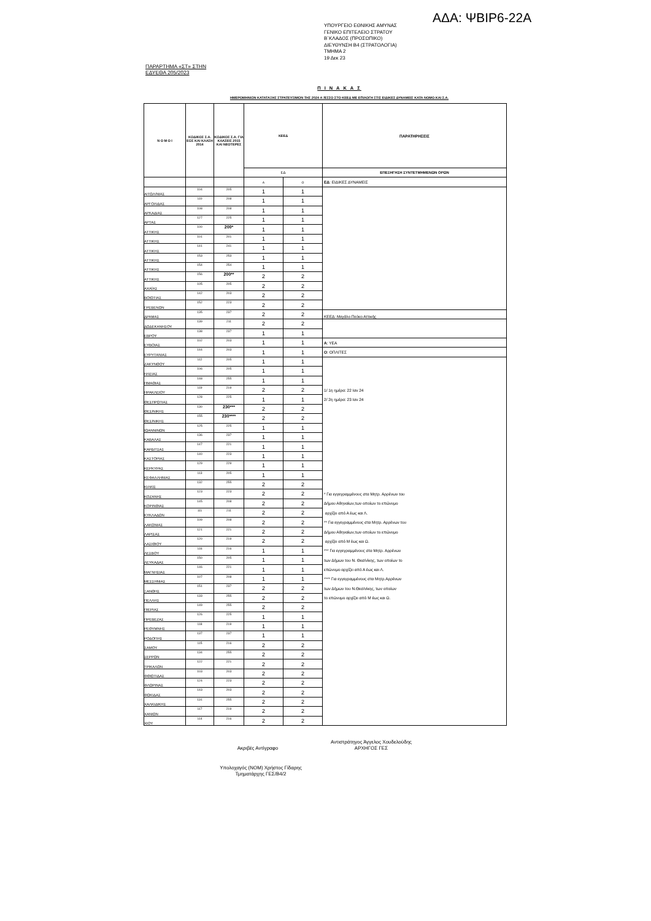ΥΠΟΥΡΓΕΙΟ ΕΘΝΙΚΗΣ ΑΜΥΝΑΣ
ΓΕΝΙΚΟ ΕΠΙΤΕΛΕΙΟ ΣΤΡΑΤΟΥ
Β΄ΚΛΑΔΟΣ (ΠΡΟΣΩΠΙΚΟ)
ΔΙΕΥΘΥΝΣΗ Β4 (ΣΤΡΑΤΟΛΟΓΙΑ)
ΤΜΗΜΑ 2
19 Δεκ 23
ΑΔΑ: ΨΒΙΡ6-22Α
ΠΑΡΑΡΤΗΜΑ «ΣΤ» ΣΤΗΝ
ΕΔΥΕΘΑ 205/2023
Π Ι Ν Α Κ Α Σ
ΗΜΕΡΟΜΗΝΙΩΝ ΚΑΤΑΤΑΞΗΣ ΣΤΡΑΤΕΥΣΙΜΩΝ ΤΗΣ 2024 Α΄/ΕΣΣΟ ΣΤΟ ΚΕΕΔ ΜΕ ΕΠΙΛΟΓΗ ΣΤΙΣ ΕΙΔΙΚΕΣ ΔΥΝΑΜΕΙΣ ΚΑΤΑ ΝΟΜΟ ΚΑΙ Σ.Α.
| Ν Ο Μ Ο Ι | ΚΩΔΙΚΟΣ Σ.Α. ΕΩΣ ΚΑΙ ΚΛΑΣΗ 2014 | ΚΩΔΙΚΟΣ Σ.Α. ΓΙΑ ΚΛΑΣΕΙΣ 2015 ΚΑΙ ΝΕΟΤΕΡΕΣ | ΚΕΕΔ | | ΠΑΡΑΤΗΡΗΣΕΙΣ |
| --- | --- | --- | --- | --- | --- |
| | | | ΕΔ | | ΕΠΕΞΗΓΗΣΗ ΣΥΝΤΕΤΜΗΜΕΝΩΝ ΟΡΩΝ |
| | | | Α | Ο | ΕΔ : ΕΙΔΙΚΕΣ ΔΥΝΑΜΕΙΣ |
| ΑΙΤΩΛ/ΝΙΑΣ | 104 | 205 | 1 | 1 | |
| ΑΡΓΟΛΙΔΑΣ | 110 | 208 | 1 | 1 | |
| ΑΡΚΑΔΙΑΣ | 108 | 208 | 1 | 1 | |
| ΑΡΤΑΣ | 127 | 225 | 1 | 1 | |
| ΑΤΤΙΚΗΣ | 100 | 200* | 1 | 1 | |
| ΑΤΤΙΚΗΣ | 101 | 201 | 1 | 1 | |
| ΑΤΤΙΚΗΣ | 141 | 241 | 1 | 1 | |
| ΑΤΤΙΚΗΣ | 153 | 253 | 1 | 1 | |
| ΑΤΤΙΚΗΣ | 154 | 254 | 1 | 1 | |
| ΑΤΤΙΚΗΣ | 156 | 200** | 2 | 2 | |
| ΑΧΑΪΑΣ | 105 | 205 | 2 | 2 | |
| ΒΟΙΩΤΙΑΣ | 142 | 203 | 2 | 2 | |
| ΓΡΕΒΕΝΩΝ | 152 | 223 | 2 | 2 | |
| ΔΡΑΜΑΣ | 135 | 237 | 2 | 2 | ΚΕΕΔ: Μεγάλο Πεύκο Αττικής |
| ΔΩΔΕΚΑΝΗΣΟΥ | 139 | 211 | 2 | 2 | |
| ΕΒΡΟΥ | 138 | 237 | 1 | 1 | |
| ΕΥΒΟΙΑΣ | 102 | 203 | 1 | 1 | Α : ΥΕΑ |
| ΕΥΡΥΤΑΝΙΑΣ | 144 | 203 | 1 | 1 | Ο : ΟΠΛΙΤΕΣ |
| ΖΑΚΥΝΘΟΥ | 112 | 205 | 1 | 1 | |
| ΗΛΕΙΑΣ | 106 | 205 | 1 | 1 | |
| ΗΜΑΘΙΑΣ | 148 | 255 | 1 | 1 | |
| ΗΡΑΚΛΕΙΟΥ | 119 | 219 | 2 | 2 | 1/ 1η ημέρα: 22 Ιαν 24 |
| ΘΕΣΠΡΩΤΙΑΣ | 128 | 225 | 1 | 1 | 2/ 2η ημέρα: 23 Ιαν 24 |
| ΘΕΣ/ΝΙΚΗΣ | 130 | 230*** | 2 | 2 | |
| ΘΕΣ/ΝΙΚΗΣ | 155 | 230**** | 2 | 2 | |
| ΙΩΑΝΝΙΝΩΝ | 125 | 225 | 1 | 1 | |
| ΚΑΒΑΛΑΣ | 136 | 237 | 1 | 1 | |
| ΚΑΡΔΙΤΣΑΣ | 147 | 221 | 1 | 1 | |
| ΚΑΣΤΟΡΙΑΣ | 140 | 223 | 1 | 1 | |
| ΚΕΡΚΥΡΑΣ | 129 | 229 | 1 | 1 | |
| ΚΕΦΑΛΛΗΝΙΑΣ | 113 | 205 | 1 | 1 | |
| ΚΙΛΚΙΣ | 132 | 255 | 2 | 2 | |
| ΚΟΖΑΝΗΣ | 123 | 223 | 2 | 2 | * Για εγγεγραμμένους στα Μητρ. Αρρένων του |
| ΚΟΡΙΝΘΙΑΣ | 145 | 208 | 2 | 2 | Δήμου Αθηναίων,των οποίων το επώνυμο |
| ΚΥΚΛΑΔΩΝ | 111 | 211 | 2 | 2 | αρχίζει από Α έως και Λ. |
| ΛΑΚΩΝΙΑΣ | 109 | 208 | 2 | 2 | ** Για εγγεγραμμένους στα Μητρ. Αρρένων του |
| ΛΑΡΙΣΑΣ | 121 | 221 | 2 | 2 | Δήμου Αθηναίων,των οποίων το επώνυμο |
| ΛΑΣΙΘΙΟΥ | 120 | 219 | 2 | 2 | αρχίζει από Μ έως και Ω. |
| ΛΕΣΒΟΥ | 116 | 216 | 1 | 1 | *** Για εγγεγραμμένους στα Μητρ. Αρρένων |
| ΛΕΥΚΑΔΑΣ | 150 | 205 | 1 | 1 | των Δήμων του Ν. Θεσ/νίκης, των οποίων το |
| ΜΑΓΝΗΣΙΑΣ | 146 | 221 | 1 | 1 | επώνυμο αρχίζει από Α έως και Λ. |
| ΜΕΣΣΗΝΙΑΣ | 107 | 208 | 1 | 1 | **** Για εγγεγραμμένους στα Μητρ.Αρρένων |
| ΞΑΝΘΗΣ | 151 | 237 | 2 | 2 | των Δήμων του Ν.Θεσ/νίκης, των οποίων |
| ΠΕΛΛΗΣ | 133 | 255 | 2 | 2 | το επώνυμο αρχίζει από Μ έως και Ω. |
| ΠΙΕΡΙΑΣ | 149 | 255 | 2 | 2 | |
| ΠΡΕΒΕΖΑΣ | 126 | 225 | 1 | 1 | |
| ΡΕΘΥΜΝΗΣ | 118 | 219 | 1 | 1 | |
| ΡΟΔΟΠΗΣ | 137 | 237 | 1 | 1 | |
| ΣΑΜΟΥ | 115 | 216 | 2 | 2 | |
| ΣΕΡΡΩΝ | 134 | 255 | 2 | 2 | |
| ΤΡΙΚΑΛΩΝ | 122 | 221 | 2 | 2 | |
| ΦΘΙΩΤΙΔΑΣ | 103 | 203 | 2 | 2 | |
| ΦΛΩΡΙΝΑΣ | 124 | 223 | 2 | 2 | |
| ΦΩΚΙΔΑΣ | 143 | 203 | 2 | 2 | |
| ΧΑΛΚΙΔΙΚΗΣ | 131 | 255 | 2 | 2 | |
| ΧΑΝΙΩΝ | 117 | 219 | 2 | 2 | |
| ΧΙΟΥ | 114 | 216 | 2 | 2 | |
Ακριβές Αντίγραφο
Αντιστράτηγος Άγγελος Χουδελούδης
ΑΡΧΗΓΟΣ ΓΕΣ
Υπολοχαγός (ΝΟΜ) Χρήστος Γίδαρης
Τμηματάρχης ΓΕΣ/Β4/2